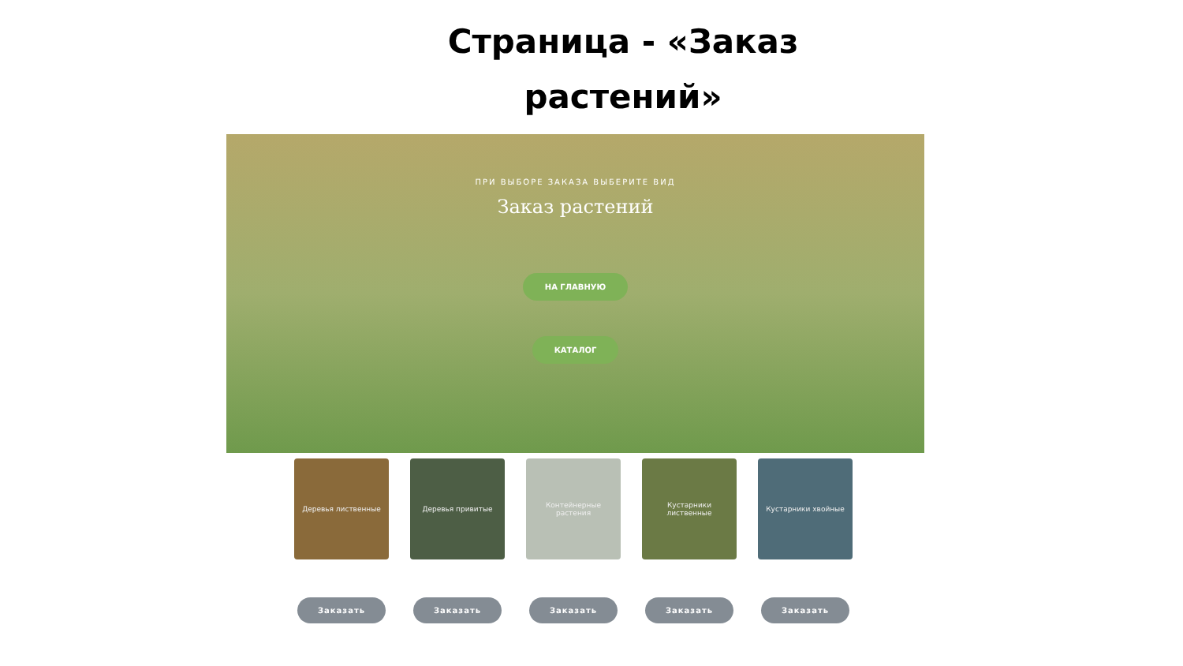Страница - «Заказ
растений»
ПРИ ВЫБОРЕ ЗАКАЗА ВЫБЕРИТЕ ВИД
Заказ растений
НА ГЛАВНУЮ
КАТАЛОГ
Деревья лиственные
Заказать
Деревья привитые
Заказать
Контейнерные растения
Заказать
Кустарники лиственные
Заказать
Кустарники хвойные
Заказать